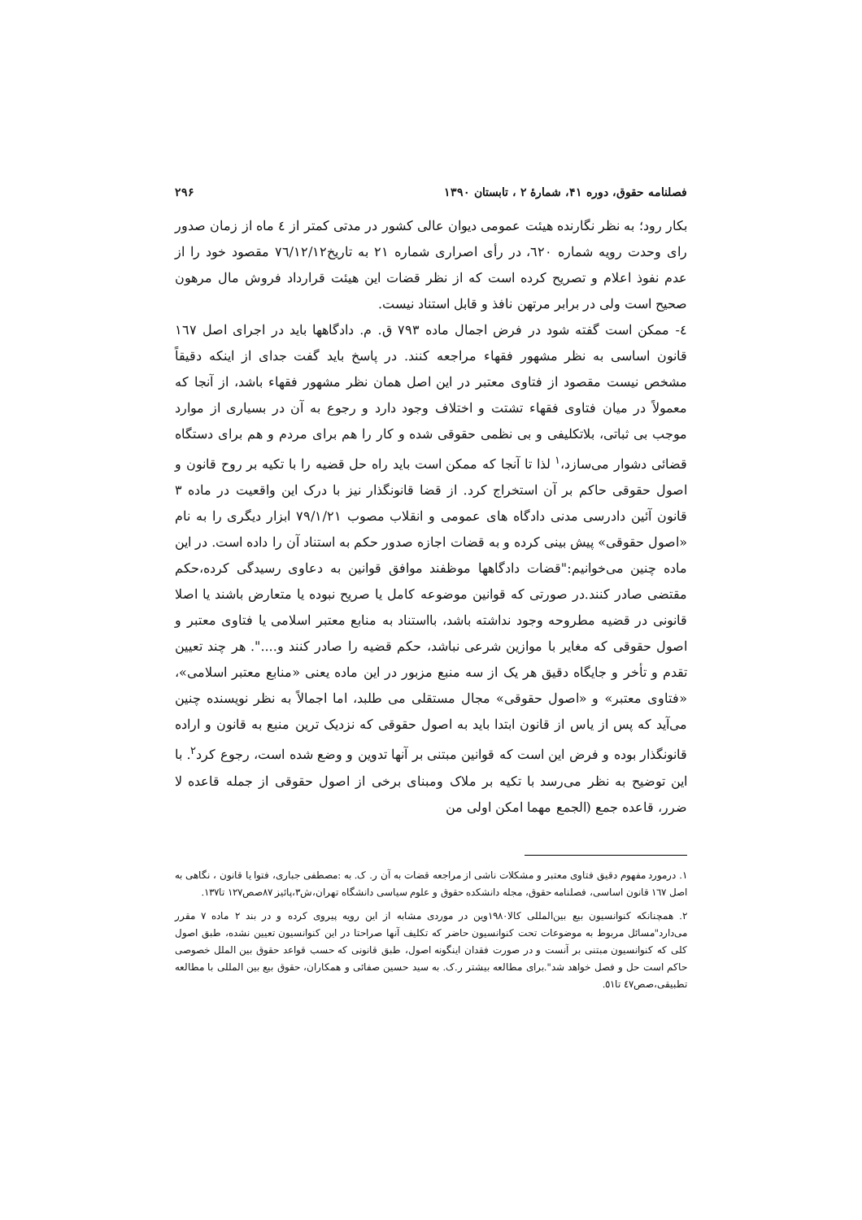فصلنامه حقوق، دوره ۴۱، شمارهٔ ۲ ، تابستان ۱۳۹۰ ۲۹۶
بکار رود؛ به نظر نگارنده هیئت عمومی دیوان عالی کشور در مدتی کمتر از ٤ ماه از زمان صدور رای وحدت رویه شماره ٦٢٠، در رأی اصراری شماره ٢١ به تاریخ٧٦/١٢/١٢ مقصود خود را از عدم نفوذ اعلام و تصریح کرده است که از نظر قضات این هیئت قرارداد فروش مال مرهون صحیح است ولی در برابر مرتهن نافذ و قابل استناد نیست.
٤- ممکن است گفته شود در فرض اجمال ماده ٧٩٣ ق. م. دادگاهها باید در اجرای اصل ١٦٧ قانون اساسی به نظر مشهور فقهاء مراجعه کنند. در پاسخ باید گفت جدای از اینکه دقیقاً مشخص نیست مقصود از فتاوی معتبر در این اصل همان نظر مشهور فقهاء باشد، از آنجا که معمولاً در میان فتاوی فقهاء تشتت و اختلاف وجود دارد و رجوع به آن در بسیاری از موارد موجب بی ثباتی، بلاتکلیفی و بی نظمی حقوقی شده و کار را هم برای مردم و هم برای دستگاه قضائی دشوار می‌سازد،<sup>١</sup> لذا تا آنجا که ممکن است باید راه حل قضیه را با تکیه بر روح قانون و اصول حقوقی حاکم بر آن استخراج کرد. از قضا قانونگذار نیز با درک این واقعیت در ماده ٣ قانون آئین دادرسی مدنی دادگاه های عمومی و انقلاب مصوب ٧٩/١/٢١ ابزار دیگری را به نام «اصول حقوقی» پیش بینی کرده و به قضات اجازه صدور حکم به استناد آن را داده است. در این ماده چنین می‌خوانیم:"قضات دادگاهها موظفند موافق قوانین به دعاوی رسیدگی کرده،حکم مقتضی صادر کنند.در صورتی که قوانین موضوعه کامل یا صریح نبوده یا متعارض باشند یا اصلا قانونی در قضیه مطروحه وجود نداشته باشد، بااستناد به منابع معتبر اسلامی یا فتاوی معتبر و اصول حقوقی که مغایر با موازین شرعی نباشد، حکم قضیه را صادر کنند و....". هر چند تعیین تقدم و تأخر و جایگاه دقیق هر یک از سه منبع مزبور در این ماده یعنی «منابع معتبر اسلامی»، «فتاوی معتبر» و «اصول حقوقی» مجال مستقلی می طلبد، اما اجمالاً به نظر نویسنده چنین می‌آید که پس از یاس از قانون ابتدا باید به اصول حقوقی که نزدیک ترین منبع به قانون و اراده قانونگذار بوده و فرض این است که قوانین مبتنی بر آنها تدوین و وضع شده است، رجوع کرد<sup>٢</sup>. با این توضیح به نظر می‌رسد با تکیه بر ملاک ومبنای برخی از اصول حقوقی از جمله قاعده لا ضرر، قاعده جمع (الجمع مهما امکن اولی من
١. درمورد مفهوم دقیق فتاوی معتبر و مشکلات ناشی از مراجعه قضات به آن ر. ک. به :مصطفی جباری، فتوا یا قانون ، نگاهی به اصل ١٦٧ قانون اساسی، فصلنامه حقوق، مجله دانشکده حقوق و علوم سیاسی دانشگاه تهران،ش٣،پائیز ٨٧صص١٢٧ تا١٣٧.
٢. همچنانکه کنوانسیون بیع بین‌المللی کالا١٩٨٠وین در موردی مشابه از این رویه پیروی کرده و در بند ٢ ماده ٧ مقرر می‌دارد"مسائل مربوط به موضوعات تحت کنوانسیون حاضر که تکلیف آنها صراحتا در این کنوانسیون تعیین نشده، طبق اصول کلی که کنوانسیون مبتنی بر آنست و در صورت فقدان اینگونه اصول، طبق قانونی که حسب قواعد حقوق بین الملل خصوصی حاکم است حل و فصل خواهد شد".برای مطالعه بیشتر ر.ک. به سید حسین صفائی و همکاران، حقوق بیع بین المللی با مطالعه تطبیقی،صص٤٧ تا٥١.